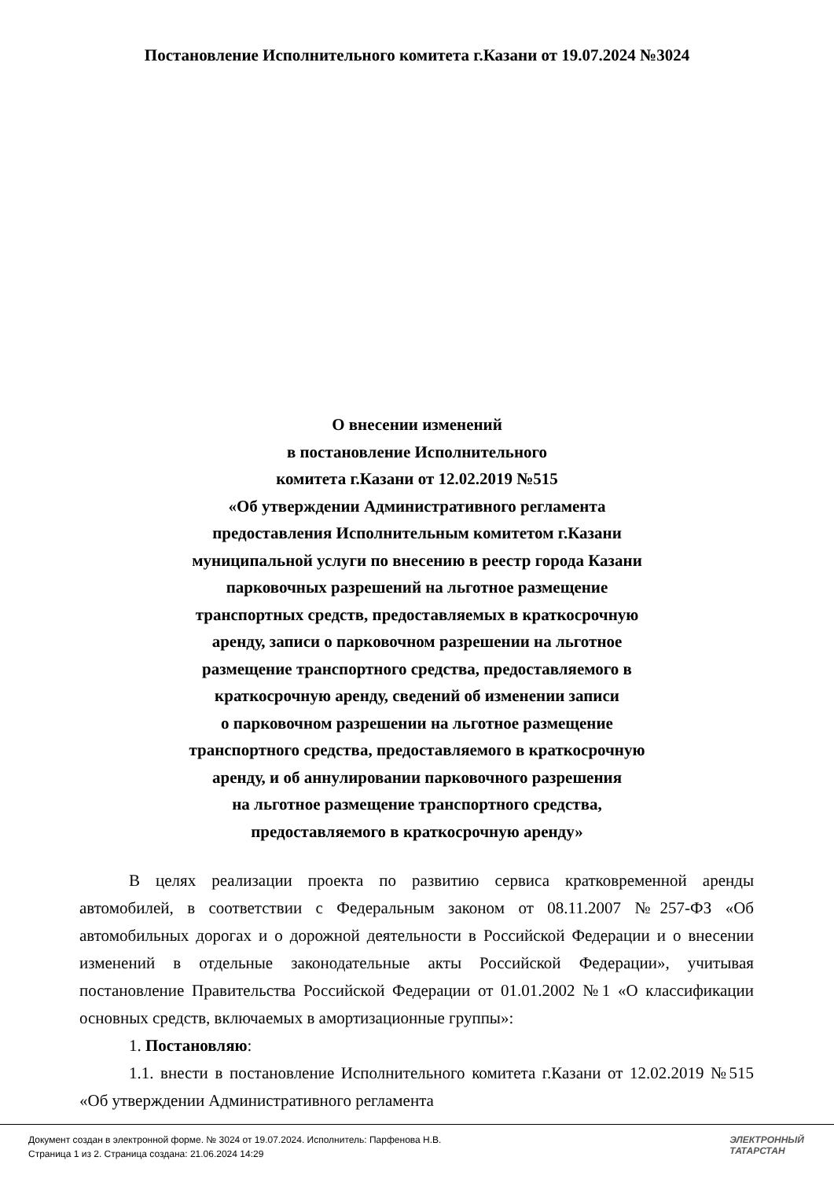Постановление Исполнительного комитета г.Казани от 19.07.2024 №3024
О внесении изменений
в постановление Исполнительного
комитета г.Казани от 12.02.2019 №515
«Об утверждении Административного регламента
предоставления Исполнительным комитетом г.Казани
муниципальной услуги по внесению в реестр города Казани
парковочных разрешений на льготное размещение
транспортных средств, предоставляемых в краткосрочную
аренду, записи о парковочном разрешении на льготное
размещение транспортного средства, предоставляемого в
краткосрочную аренду, сведений об изменении записи
о парковочном разрешении на льготное размещение
транспортного средства, предоставляемого в краткосрочную
аренду, и об аннулировании парковочного разрешения
на льготное размещение транспортного средства,
предоставляемого в краткосрочную аренду»
В целях реализации проекта по развитию сервиса кратковременной аренды автомобилей, в соответствии с Федеральным законом от 08.11.2007 №257-ФЗ «Об автомобильных дорогах и о дорожной деятельности в Российской Федерации и о внесении изменений в отдельные законодательные акты Российской Федерации», учитывая постановление Правительства Российской Федерации от 01.01.2002 №1 «О классификации основных средств, включаемых в амортизационные группы»:
1. Постановляю:
1.1. внести в постановление Исполнительного комитета г.Казани от 12.02.2019 №515 «Об утверждении Административного регламента
Документ создан в электронной форме. № 3024 от 19.07.2024. Исполнитель: Парфенова Н.В.
Страница 1 из 2. Страница создана: 21.06.2024 14:29
ЭЛЕКТРОННЫЙ
ТАТАРСТАН